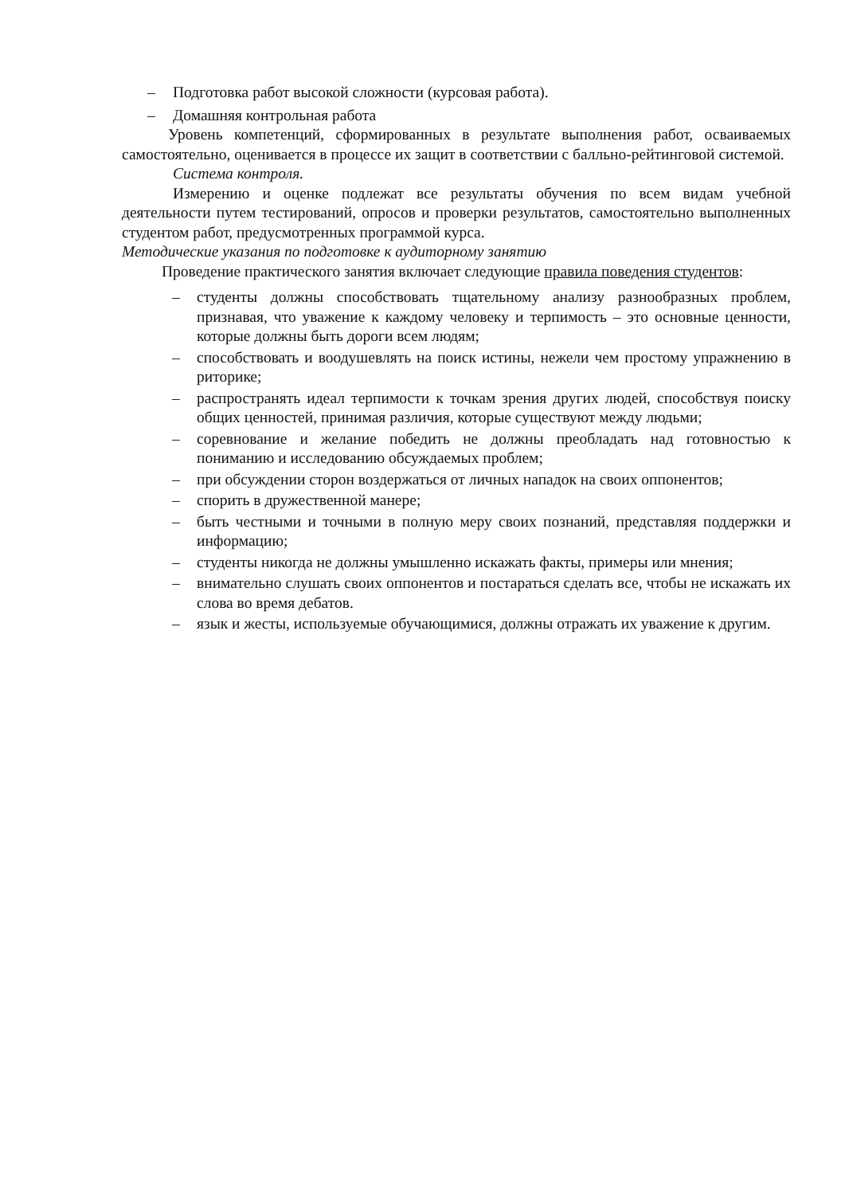– Подготовка работ высокой сложности (курсовая работа).
– Домашняя контрольная работа
Уровень компетенций, сформированных в результате выполнения работ, осваиваемых самостоятельно, оценивается в процессе их защит в соответствии с балльно-рейтинговой системой.
Система контроля.
Измерению и оценке подлежат все результаты обучения по всем видам учебной деятельности путем тестирований, опросов и проверки результатов, самостоятельно выполненных студентом работ, предусмотренных программой курса.
Методические указания по подготовке к аудиторному занятию
Проведение практического занятия включает следующие правила поведения студентов:
– студенты должны способствовать тщательному анализу разнообразных проблем, признавая, что уважение к каждому человеку и терпимость – это основные ценности, которые должны быть дороги всем людям;
– способствовать и воодушевлять на поиск истины, нежели чем простому упражнению в риторике;
– распространять идеал терпимости к точкам зрения других людей, способствуя поиску общих ценностей, принимая различия, которые существуют между людьми;
– соревнование и желание победить не должны преобладать над готовностью к пониманию и исследованию обсуждаемых проблем;
– при обсуждении сторон воздержаться от личных нападок на своих оппонентов;
– спорить в дружественной манере;
– быть честными и точными в полную меру своих познаний, представляя поддержки и информацию;
– студенты никогда не должны умышленно искажать факты, примеры или мнения;
– внимательно слушать своих оппонентов и постараться сделать все, чтобы не искажать их слова во время дебатов.
– язык и жесты, используемые обучающимися, должны отражать их уважение к другим.